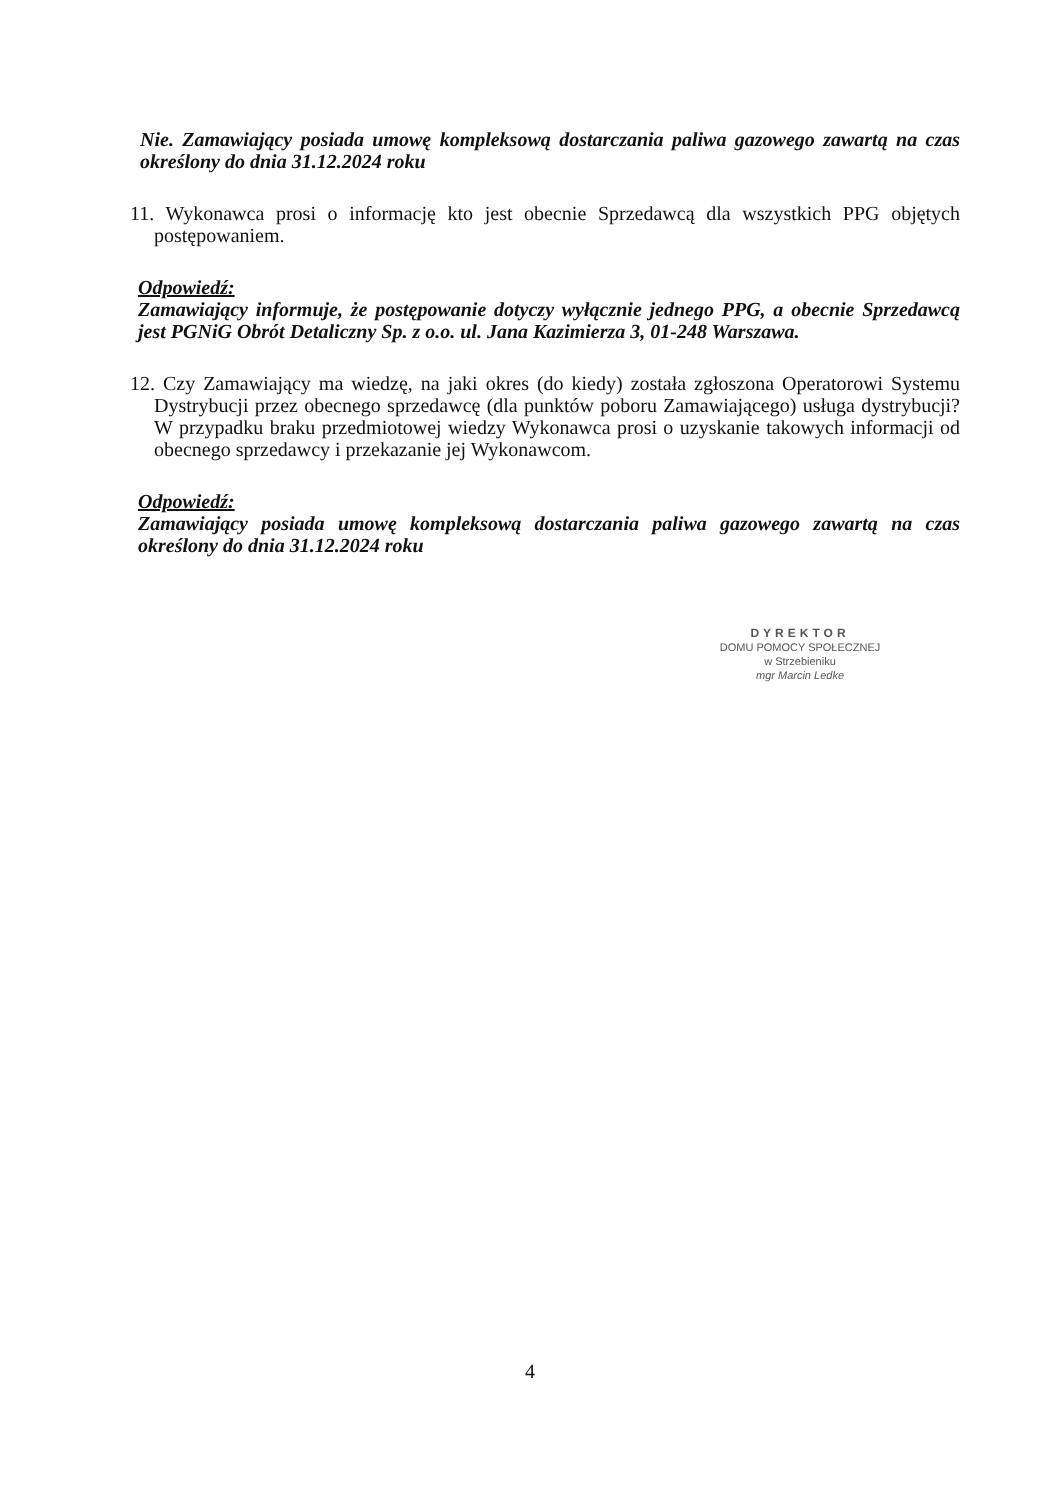Nie. Zamawiający posiada umowę kompleksową dostarczania paliwa gazowego zawartą na czas określony do dnia 31.12.2024 roku
11. Wykonawca prosi o informację kto jest obecnie Sprzedawcą dla wszystkich PPG objętych postępowaniem.
Odpowiedź:
Zamawiający informuje, że postępowanie dotyczy wyłącznie jednego PPG, a obecnie Sprzedawcą jest PGNiG Obrót Detaliczny Sp. z o.o. ul. Jana Kazimierza 3, 01-248 Warszawa.
12. Czy Zamawiający ma wiedzę, na jaki okres (do kiedy) została zgłoszona Operatorowi Systemu Dystrybucji przez obecnego sprzedawcę (dla punktów poboru Zamawiającego) usługa dystrybucji? W przypadku braku przedmiotowej wiedzy Wykonawca prosi o uzyskanie takowych informacji od obecnego sprzedawcy i przekazanie jej Wykonawcom.
Odpowiedź:
Zamawiający posiada umowę kompleksową dostarczania paliwa gazowego zawartą na czas określony do dnia 31.12.2024 roku
DYREKTOR
DOMU POMOCY SPOŁECZNEJ
w Strzebieniku
mgr Marcin Ledke
4